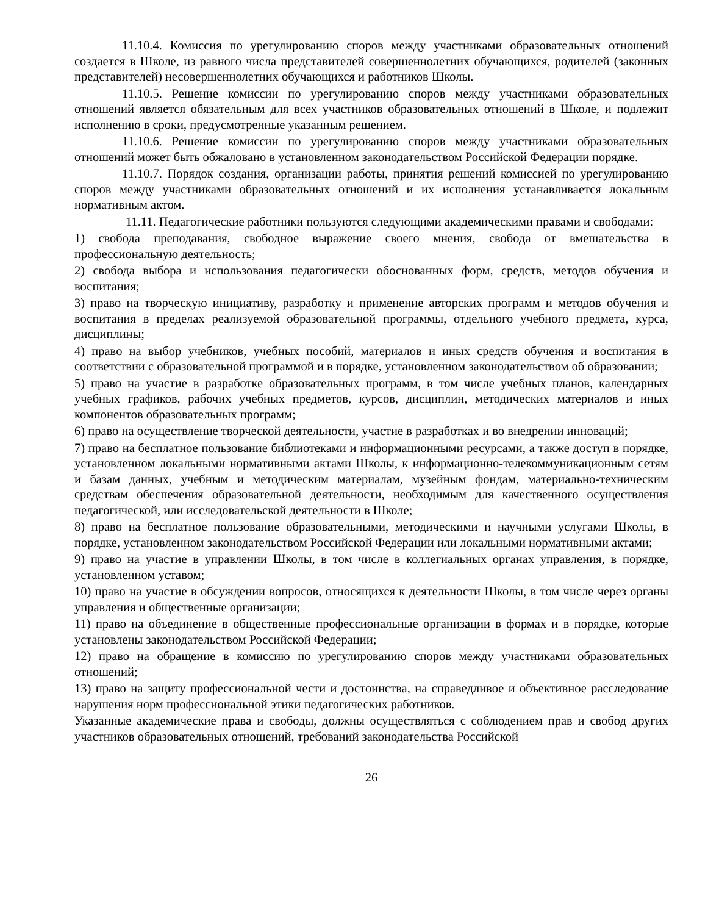11.10.4. Комиссия по урегулированию споров между участниками образовательных отношений создается в Школе, из равного числа представителей совершеннолетних обучающихся, родителей (законных представителей) несовершеннолетних обучающихся и работников Школы.
11.10.5. Решение комиссии по урегулированию споров между участниками образовательных отношений является обязательным для всех участников образовательных отношений в Школе, и подлежит исполнению в сроки, предусмотренные указанным решением.
11.10.6. Решение комиссии по урегулированию споров между участниками образовательных отношений может быть обжаловано в установленном законодательством Российской Федерации порядке.
11.10.7. Порядок создания, организации работы, принятия решений комиссией по урегулированию споров между участниками образовательных отношений и их исполнения устанавливается локальным нормативным актом.
11.11. Педагогические работники пользуются следующими академическими правами и свободами:
1) свобода преподавания, свободное выражение своего мнения, свобода от вмешательства в профессиональную деятельность;
2) свобода выбора и использования педагогически обоснованных форм, средств, методов обучения и воспитания;
3) право на творческую инициативу, разработку и применение авторских программ и методов обучения и воспитания в пределах реализуемой образовательной программы, отдельного учебного предмета, курса, дисциплины;
4) право на выбор учебников, учебных пособий, материалов и иных средств обучения и воспитания в соответствии с образовательной программой и в порядке, установленном законодательством об образовании;
5) право на участие в разработке образовательных программ, в том числе учебных планов, календарных учебных графиков, рабочих учебных предметов, курсов, дисциплин, методических материалов и иных компонентов образовательных программ;
6) право на осуществление творческой деятельности, участие в разработках и во внедрении инноваций;
7) право на бесплатное пользование библиотеками и информационными ресурсами, а также доступ в порядке, установленном локальными нормативными актами Школы, к информационно-телекоммуникационным сетям и базам данных, учебным и методическим материалам, музейным фондам, материально-техническим средствам обеспечения образовательной деятельности, необходимым для качественного осуществления педагогической, или исследовательской деятельности в Школе;
8) право на бесплатное пользование образовательными, методическими и научными услугами Школы, в порядке, установленном законодательством Российской Федерации или локальными нормативными актами;
9) право на участие в управлении Школы, в том числе в коллегиальных органах управления, в порядке, установленном уставом;
10) право на участие в обсуждении вопросов, относящихся к деятельности Школы, в том числе через органы управления и общественные организации;
11) право на объединение в общественные профессиональные организации в формах и в порядке, которые установлены законодательством Российской Федерации;
12) право на обращение в комиссию по урегулированию споров между участниками образовательных отношений;
13) право на защиту профессиональной чести и достоинства, на справедливое и объективное расследование нарушения норм профессиональной этики педагогических работников.
Указанные академические права и свободы, должны осуществляться с соблюдением прав и свобод других участников образовательных отношений, требований законодательства Российской
26